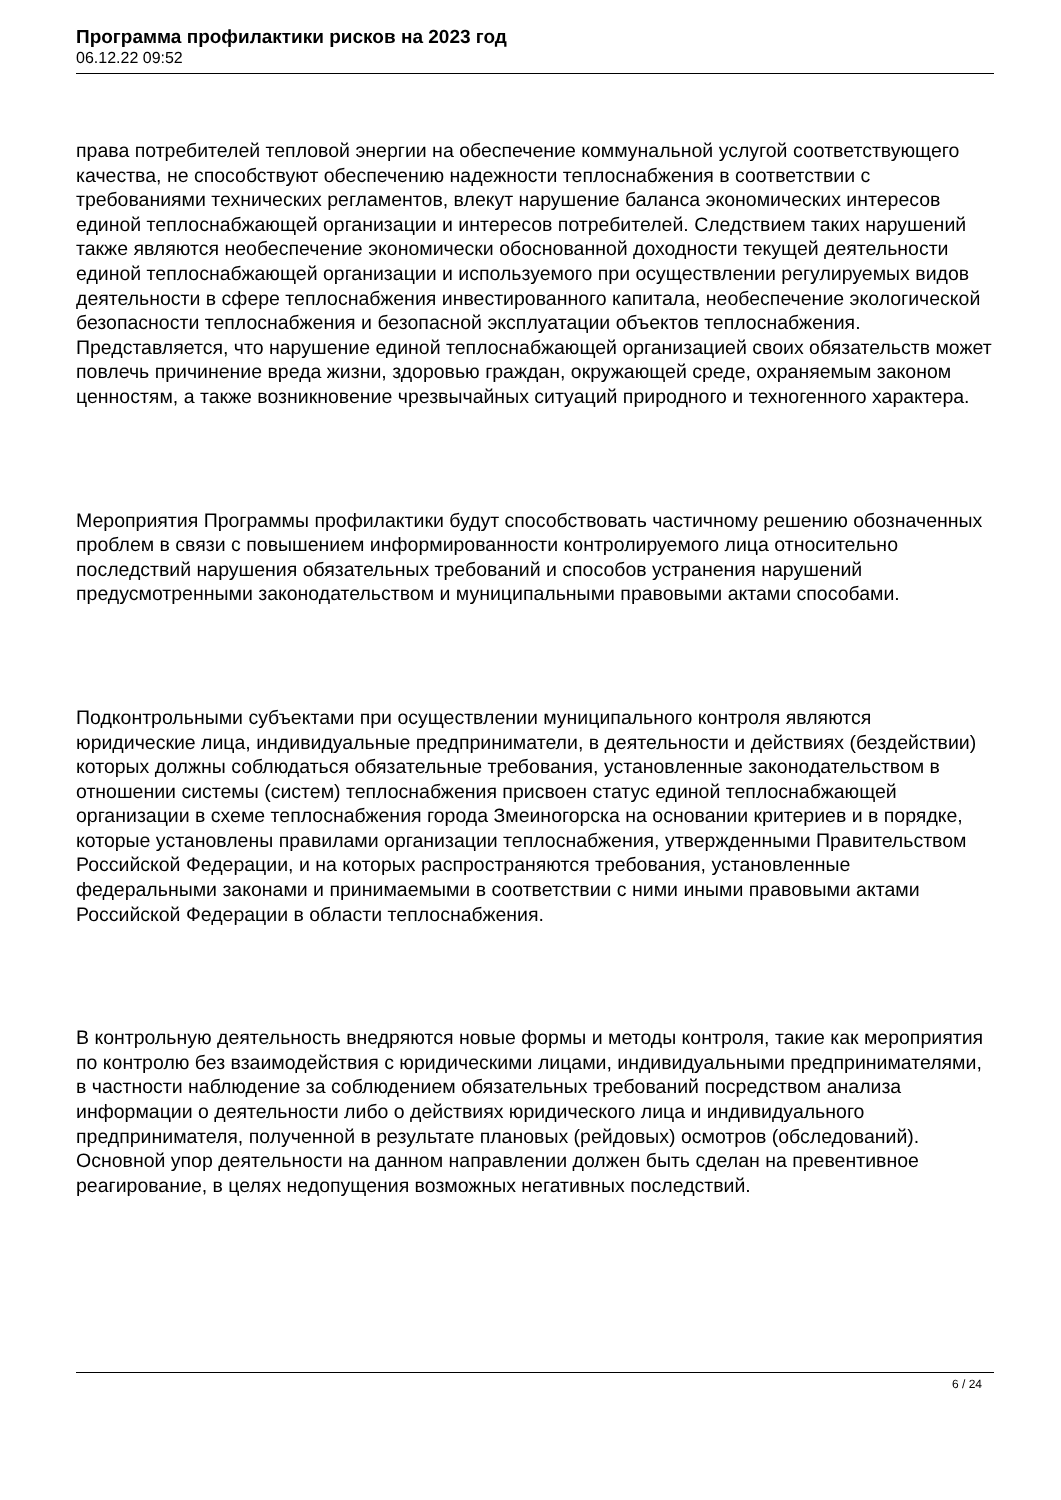Программа профилактики рисков на 2023 год
06.12.22 09:52
права потребителей тепловой энергии на обеспечение коммунальной услугой соответствующего качества, не способствуют обеспечению надежности теплоснабжения в соответствии с требованиями технических регламентов, влекут нарушение баланса экономических интересов единой теплоснабжающей организации и интересов потребителей. Следствием таких нарушений также являются необеспечение экономически обоснованной доходности текущей деятельности единой теплоснабжающей организации и используемого при осуществлении регулируемых видов деятельности в сфере теплоснабжения инвестированного капитала, необеспечение экологической безопасности теплоснабжения и безопасной эксплуатации объектов теплоснабжения. Представляется, что нарушение единой теплоснабжающей организацией своих обязательств может повлечь причинение вреда жизни, здоровью граждан, окружающей среде, охраняемым законом ценностям, а также возникновение чрезвычайных ситуаций природного и техногенного характера.
Мероприятия Программы профилактики будут способствовать частичному решению обозначенных проблем в связи с повышением информированности контролируемого лица относительно последствий нарушения обязательных требований и способов устранения нарушений предусмотренными законодательством и муниципальными правовыми актами способами.
Подконтрольными субъектами при осуществлении муниципального контроля являются юридические лица, индивидуальные предприниматели, в деятельности и действиях (бездействии) которых должны соблюдаться обязательные требования, установленные законодательством в отношении системы (систем) теплоснабжения присвоен статус единой теплоснабжающей организации в схеме теплоснабжения города Змеиногорска на основании критериев и в порядке, которые установлены правилами организации теплоснабжения, утвержденными Правительством Российской Федерации, и на которых распространяются требования, установленные федеральными законами и принимаемыми в соответствии с ними иными правовыми актами Российской Федерации в области теплоснабжения.
В контрольную деятельность внедряются новые формы и методы контроля, такие как мероприятия по контролю без взаимодействия с юридическими лицами, индивидуальными предпринимателями, в частности наблюдение за соблюдением обязательных требований посредством анализа информации о деятельности либо о действиях юридического лица и индивидуального предпринимателя, полученной в результате плановых (рейдовых) осмотров (обследований). Основной упор деятельности на данном направлении должен быть сделан на превентивное реагирование, в целях недопущения возможных негативных последствий.
6 / 24